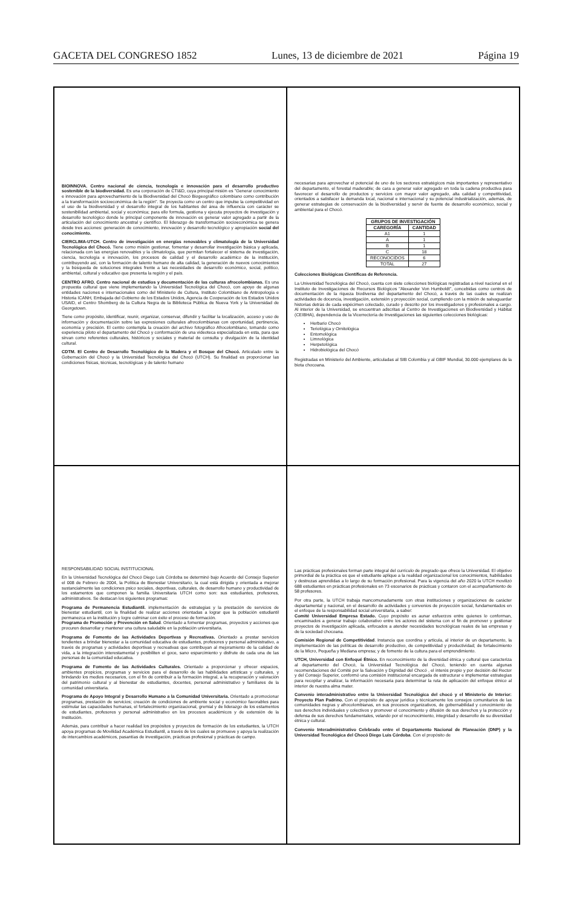GACETA DEL CONGRESO 1852 Lunes, 13 de diciembre de 2021 Página 19
BIOINNOVA. Centro nacional de ciencia, tecnología e innovación para el desarrollo productivo sostenible de la biodiversidad. Es una corporación de CTI&D, cuya principal misión es "Generar conocimiento e innovación para aprovechamiento de la Biodiversidad del Chocó Biogeográfico colombiano como contribución a la transformación socioeconómica de la región". Se proyecta como un centro que impulse la competitividad en el uso de la biodiversidad y el desarrollo integral de los habitantes del área de influencia con carácter se sostenibilidad ambiental, social y económica; para ello formula, gestiona y ejecuta proyectos de investigación y desarrollo tecnológico donde le principal componente de innovación es generar valor agregado a partir de la articulación del conocimiento ancestral y científico. El liderazgo de transformación socioeconómica se genera desde tres acciones: generación de conocimiento, innovación y desarrollo tecnológico y apropiación social del conocimiento.
CIERCLIMA-UTCH. Centro de investigación en energías renovables y climatología de la Universidad Tecnológica del Chocó. Tiene como misión gestionar, fomentar y desarrollar investigación básica y aplicada, relacionada con las energías renovables y la climatología, que permitan fortalecer el sistema de investigación, ciencia, tecnología e innovación, los procesos de calidad y el desarrollo académico de la institución, contribuyendo así, con la formación de talento humano de alta calidad, la generación de nuevos conocimientos y la búsqueda de soluciones integrales frente a las necesidades de desarrollo económico, social, político, ambiental, cultural y educativo que presenta la región y el país.
CENTRO AFRO. Centro nacional de estudios y documentación de las culturas afrocolombianas. Es una propuesta cultural que viene implementando la Universidad Tecnológica del Chocó, con apoyo de algunas entidades naciones e internacionales como del Ministerio de Cultura, Instituto Colombiano de Antropología e Historia ICANH, Embajada del Gobierno de los Estados Unidos, Agencia de Cooperación de los Estados Unidos USAID, el Centro Shomberg de la Cultura Negra de la Biblioteca Pública de Nueva York y la Universidad de Georgetown.
Tiene como propósito, identificar, reunir, organizar, conservar, difundir y facilitar la localización, acceso y uso de información y documentación sobre las expresiones culturales afrocolombianas con oportunidad, pertinencia, economía y precisión. El centro contempla la creación del archivo fotográfico Afrocolombiano, tomando como experiencia piloto el departamento del Chocó y conformación de una videoteca especializada en esta, para que sirvan como referentes culturales, históricos y sociales y material de consulta y divulgación de la identidad cultural.
CDTM. El Centro de Desarrollo Tecnológico de la Madera y el Bosque del Chocó. Articulado entre la Gobernación del Chocó y la Universidad Tecnológica del Chocó (UTCH). Su finalidad es proporcionar las condiciones físicas, técnicas, tecnológicas y de talento humano
necesarias para aprovechar el potencial de uno de los sectores estratégicos más importantes y representativo del departamento, el forestal maderable; de cara a generar valor agregado en toda la cadena productiva para favorecer el desarrollo de productos y servicios con mayor valor agregado, alta calidad y competitividad, orientados a satisfacer la demanda local, nacional e internacional y su potencial industrialización, además, de generar estrategias de conservación de la biodiversidad y servir de fuente de desarrollo económico, social y ambiental para el Chocó.
| GRUPOS DE INVESTIGACIÓN | |
| --- | --- |
| CAREGORÍA | CANTIDAD |
| A1 | 1 |
| A | 1 |
| B | 1 |
| C | 18 |
| RECONOCIDOS | 6 |
| TOTAL | 27 |
Colecciones Biológicas Científicas de Referencia.
La Universidad Tecnológica del Chocó, cuenta con siete colecciones biológicas registradas a nivel nacional en el Instituto de Investigaciones de Recursos Biológicos "Alexander Von Humboldt", concebidas como centros de documentación de la riqueza biodiversa del departamento del Chocó, a través de las cuales se realizan actividades de docencia, investigación, extensión y proyección social, cumpliendo con la misión de salvaguardar historias detrás de cada espécimen colectado, curado y descrito por los investigadores y profesionales a cargo. Al interior de la Universidad, se encuentran adscritas al Centro de Investigaciones en Biodiversidad y Hábitat (CEIBHA), dependencia de la Vicerrectoría de Investigaciones las siguientes colecciones biológicas:
Herbario Chocó
Teriológica y Ornitológica
Entomológica
Limnológica
Herpetológica
Hidrobiológica del Chocó
Registradas en Ministerio del Ambiente, articuladas al SIB Colombia y al GBIF Mundial, 30.000 ejemplares de la biota chocoana.
RESPONSABILIDAD SOCIAL INSTITUCIONAL
En la Universidad Tecnológica del Chocó Diego Luis Córdoba se determinó bajo Acuerdo del Consejo Superior el 008 de Febrero de 2004, la Política de Bienestar Universitario, la cual está dirigida y orientada a mejorar sustancialmente las condiciones psico sociales, deportivas, culturales, de desarrollo humano y productividad de los estamentos que componen la familia Universitaria UTCH como son: sus estudiantes, profesores, administrativos. Se destacan los siguientes programas:
Programa de Permanencia Estudiantil. implementación de estrategias y la prestación de servicios de bienestar estudiantil, con la finalidad de realizar acciones orientadas a lograr que la población estudiantil permanezca en la institución y logre culminar con éxito el proceso de formación.
Programa de Promoción y Prevención en Salud. Orientado a fomentar programas, proyectos y acciones que procuren desarrollar y mantener una cultura saludable en la población universitaria.
Programa de Fomento de las Actividades Deportivas y Recreativas. Orientado a prestar servicios tendientes a brindar bienestar a la comunidad educativa de estudiantes, profesores y personal administrativo, a través de programas y actividades deportivas y recreativas que contribuyan al mejoramiento de la calidad de vida, a la integración interestamental y posibiliten el goce, sano esparcimiento y disfrute de cada una de las personas de la comunidad educativa.
Programa de Fomento de las Actividades Culturales. Orientado a proporcionar y ofrecer espacios, ambientes propicios, programas y servicios para el desarrollo de las habilidades artísticas y culturales, y brindando los medios necesarios, con el fin de contribuir a la formación integral, a la recuperación y valoración del patrimonio cultural y al bienestar de estudiantes, docentes, personal administrativo y familiares de la comunidad universitaria.
Programa de Apoyo Integral y Desarrollo Humano a la Comunidad Universitaria. Orientado a promocionar programas, prestación de servicios; creación de condiciones de ambiente social y económico favorables para estimular las capacidades humanas, el fortalecimiento organizacional, gremial y de liderazgo de los estamentos de estudiantes, profesores y personal administrativo en los procesos académicos y de extensión de la Institución.
Además, para contribuir a hacer realidad los propósitos y proyectos de formación de los estudiantes, la UTCH apoya programas de Movilidad Académica Estudiantil, a través de los cuales se promueve y apoya la realización de intercambios académicos, pasantías de investigación, prácticas profesional y prácticas de campo.
Las prácticas profesionales forman parte integral del currículo de pregrado que ofrece la Universidad. El objetivo primordial de la práctica es que el estudiante aplique a la realidad organizacional los conocimientos, habilidades y destrezas aprendidas a lo largo de su formación profesional. Para la vigencia del año 2020 la UTCH movilizó 688 estudiantes en prácticas profesionales en 73 escenarios de prácticas y contaron con el acompañamiento de 58 profesores.
Por otra parte, la UTCH trabaja mancomunadamente con otras instituciones y organizaciones de carácter departamental y nacional, en el desarrollo de actividades y convenios de proyección social, fundamentados en el enfoque de la responsabilidad social universitaria, a saber:
Comité Universidad Empresa Estado. Cuyo propósito es aunar esfuerzos entre quienes lo conforman, encaminados a generar trabajo colaborativo entre los actores del sistema con el fin de promover y gestionar proyectos de investigación aplicada, enfocados a atender necesidades tecnológicas reales de las empresas y de la sociedad chocoana.
Comisión Regional de Competitividad. Instancia que coordina y articula, al interior de un departamento, la implementación de las políticas de desarrollo productivo, de competitividad y productividad; de fortalecimiento de la Micro, Pequeña y Mediana empresa; y de fomento de la cultura para el emprendimiento.
UTCH, Universidad con Enfoqué Étnico. En reconocimiento de la diversidad étnica y cultural que caracteriza al departamento del Chocó, la Universidad Tecnológica del Chocó, teniendo en cuenta algunas recomendaciones del Comité por la Salvación y Dignidad del Chocó , el interés propio y por decisión del Rector y del Consejo Superior, conformó una comisión institucional encargada de estructurar e implementar estrategias para recopilar y analizar, la información necesaria para determinar la ruta de aplicación del enfoque étnico al interior de nuestra alma mater.
Convenio interadministrativo entre la Universidad Tecnológica del chocó y el Ministerio de Interior: Proyecto Plan Padrino. Con el propósito de apoyar jurídica y técnicamente los consejos comunitarios de las comunidades negras y afrocolombianas, en sus procesos organizativos, de gobernabilidad y conocimiento de sus derechos individuales y colectivos y promover el conocimiento y difusión de sus derechos y la protección y defensa de sus derechos fundamentales, velando por el reconocimiento, integridad y desarrollo de su diversidad étnica y cultural.
Convenio Interadministrativo Celebrado entre el Departamento Nacional de Planeación (DNP) y la Universidad Tecnológica del Chocó Diego Luis Córdoba. Con el propósito de